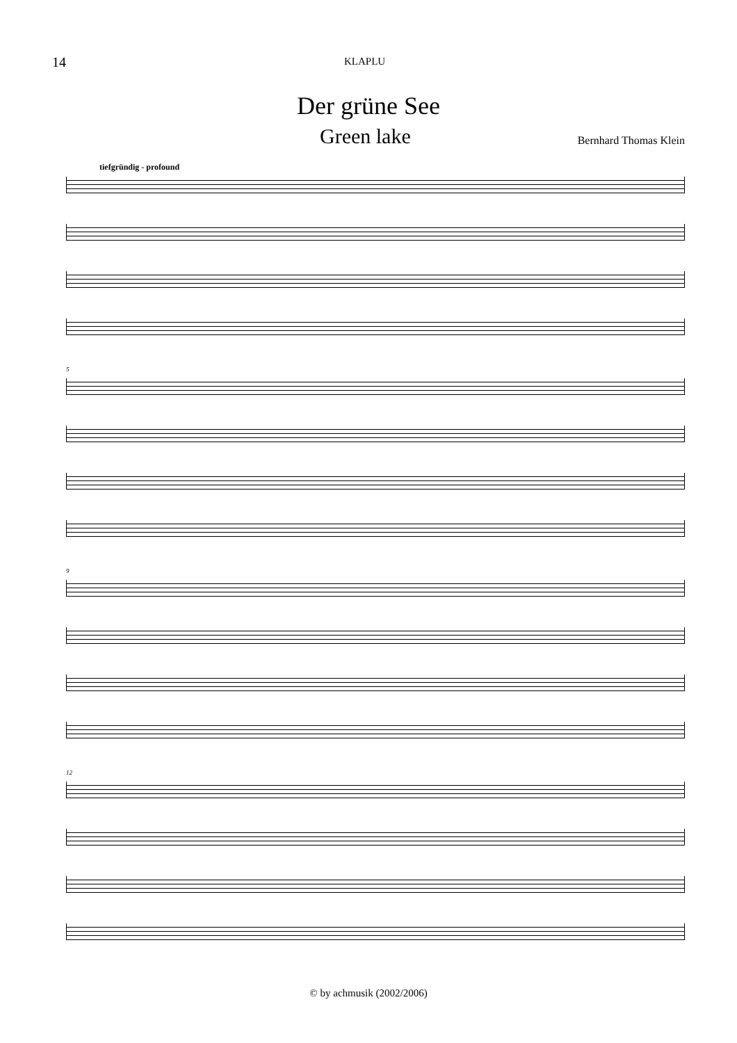14
KLAPLU
Der grüne See
Green lake
Bernhard Thomas Klein
tiefgründig - profound
5
9
12
© by achmusik (2002/2006)